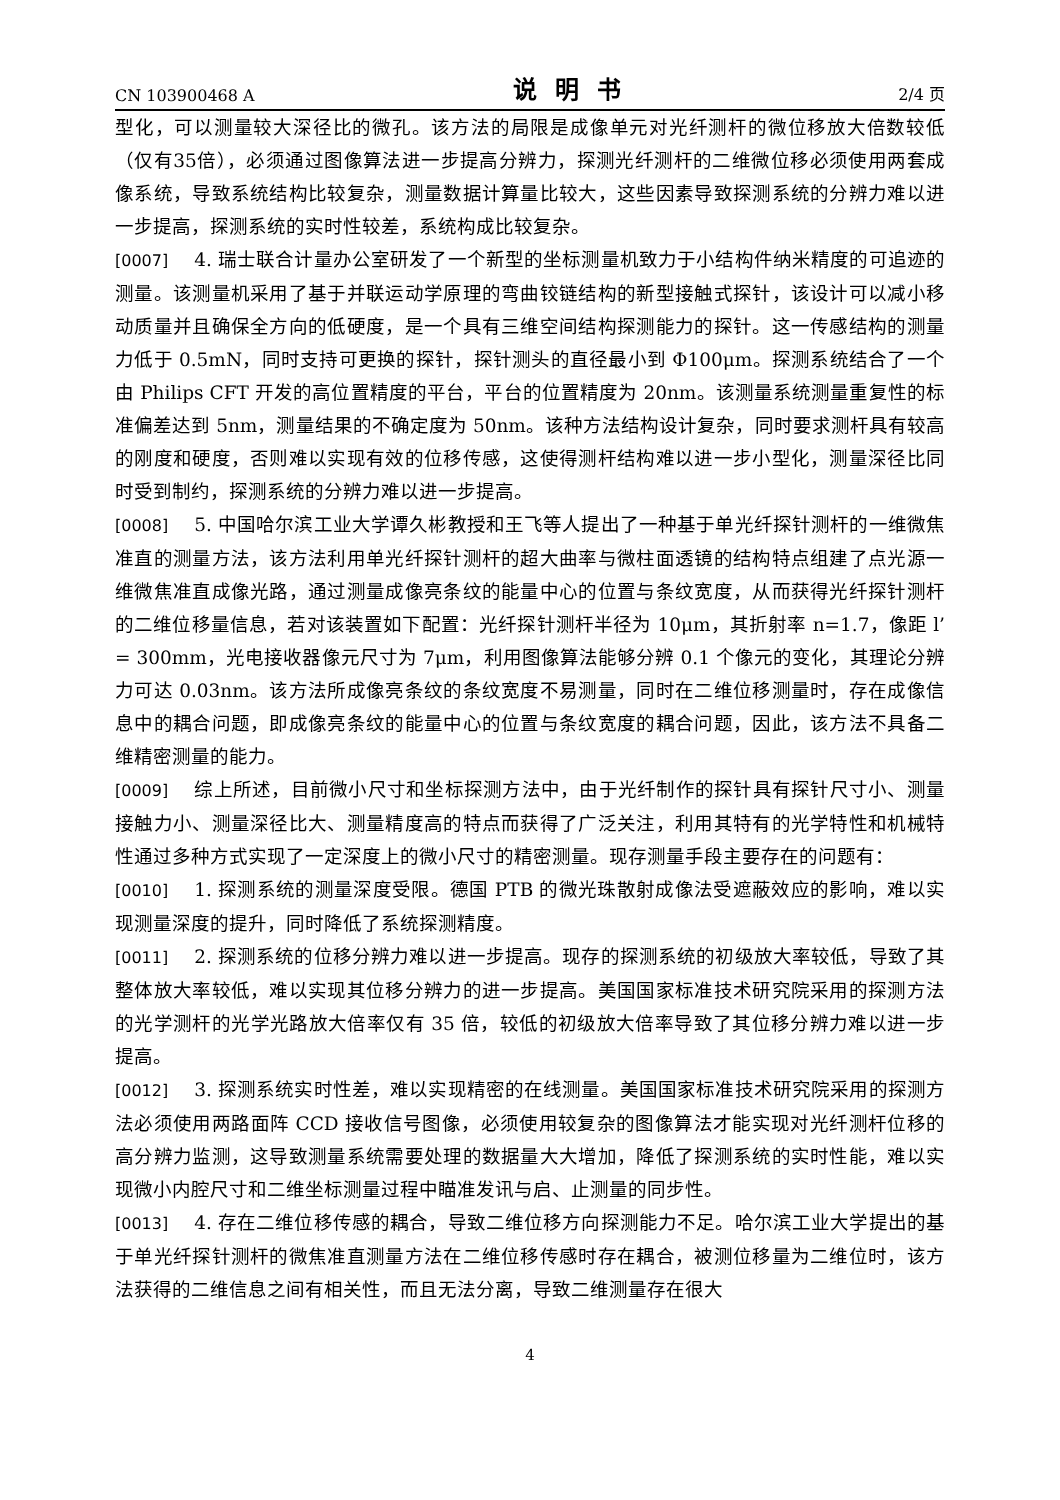CN 103900468 A 说明书 2/4 页
型化，可以测量较大深径比的微孔。该方法的局限是成像单元对光纤测杆的微位移放大倍数较低（仅有35倍），必须通过图像算法进一步提高分辨力，探测光纤测杆的二维微位移必须使用两套成像系统，导致系统结构比较复杂，测量数据计算量比较大，这些因素导致探测系统的分辨力难以进一步提高，探测系统的实时性较差，系统构成比较复杂。
[0007] 4. 瑞士联合计量办公室研发了一个新型的坐标测量机致力于小结构件纳米精度的可追迹的测量。该测量机采用了基于并联运动学原理的弯曲铰链结构的新型接触式探针，该设计可以减小移动质量并且确保全方向的低硬度，是一个具有三维空间结构探测能力的探针。这一传感结构的测量力低于 0.5mN，同时支持可更换的探针，探针测头的直径最小到 Φ100μm。探测系统结合了一个由 Philips CFT 开发的高位置精度的平台，平台的位置精度为 20nm。该测量系统测量重复性的标准偏差达到 5nm，测量结果的不确定度为 50nm。该种方法结构设计复杂，同时要求测杆具有较高的刚度和硬度，否则难以实现有效的位移传感，这使得测杆结构难以进一步小型化，测量深径比同时受到制约，探测系统的分辨力难以进一步提高。
[0008] 5. 中国哈尔滨工业大学谭久彬教授和王飞等人提出了一种基于单光纤探针测杆的一维微焦准直的测量方法，该方法利用单光纤探针测杆的超大曲率与微柱面透镜的结构特点组建了点光源一维微焦准直成像光路，通过测量成像亮条纹的能量中心的位置与条纹宽度，从而获得光纤探针测杆的二维位移量信息，若对该装置如下配置：光纤探针测杆半径为 10μm，其折射率 n=1.7，像距 l’ = 300mm，光电接收器像元尺寸为 7μm，利用图像算法能够分辨 0.1 个像元的变化，其理论分辨力可达 0.03nm。该方法所成像亮条纹的条纹宽度不易测量，同时在二维位移测量时，存在成像信息中的耦合问题，即成像亮条纹的能量中心的位置与条纹宽度的耦合问题，因此，该方法不具备二维精密测量的能力。
[0009] 综上所述，目前微小尺寸和坐标探测方法中，由于光纤制作的探针具有探针尺寸小、测量接触力小、测量深径比大、测量精度高的特点而获得了广泛关注，利用其特有的光学特性和机械特性通过多种方式实现了一定深度上的微小尺寸的精密测量。现存测量手段主要存在的问题有：
[0010] 1. 探测系统的测量深度受限。德国 PTB 的微光珠散射成像法受遮蔽效应的影响，难以实现测量深度的提升，同时降低了系统探测精度。
[0011] 2. 探测系统的位移分辨力难以进一步提高。现存的探测系统的初级放大率较低，导致了其整体放大率较低，难以实现其位移分辨力的进一步提高。美国国家标准技术研究院采用的探测方法的光学测杆的光学光路放大倍率仅有 35 倍，较低的初级放大倍率导致了其位移分辨力难以进一步提高。
[0012] 3. 探测系统实时性差，难以实现精密的在线测量。美国国家标准技术研究院采用的探测方法必须使用两路面阵 CCD 接收信号图像，必须使用较复杂的图像算法才能实现对光纤测杆位移的高分辨力监测，这导致测量系统需要处理的数据量大大增加，降低了探测系统的实时性能，难以实现微小内腔尺寸和二维坐标测量过程中瞄准发讯与启、止测量的同步性。
[0013] 4. 存在二维位移传感的耦合，导致二维位移方向探测能力不足。哈尔滨工业大学提出的基于单光纤探针测杆的微焦准直测量方法在二维位移传感时存在耦合，被测位移量为二维位时，该方法获得的二维信息之间有相关性，而且无法分离，导致二维测量存在很大
4